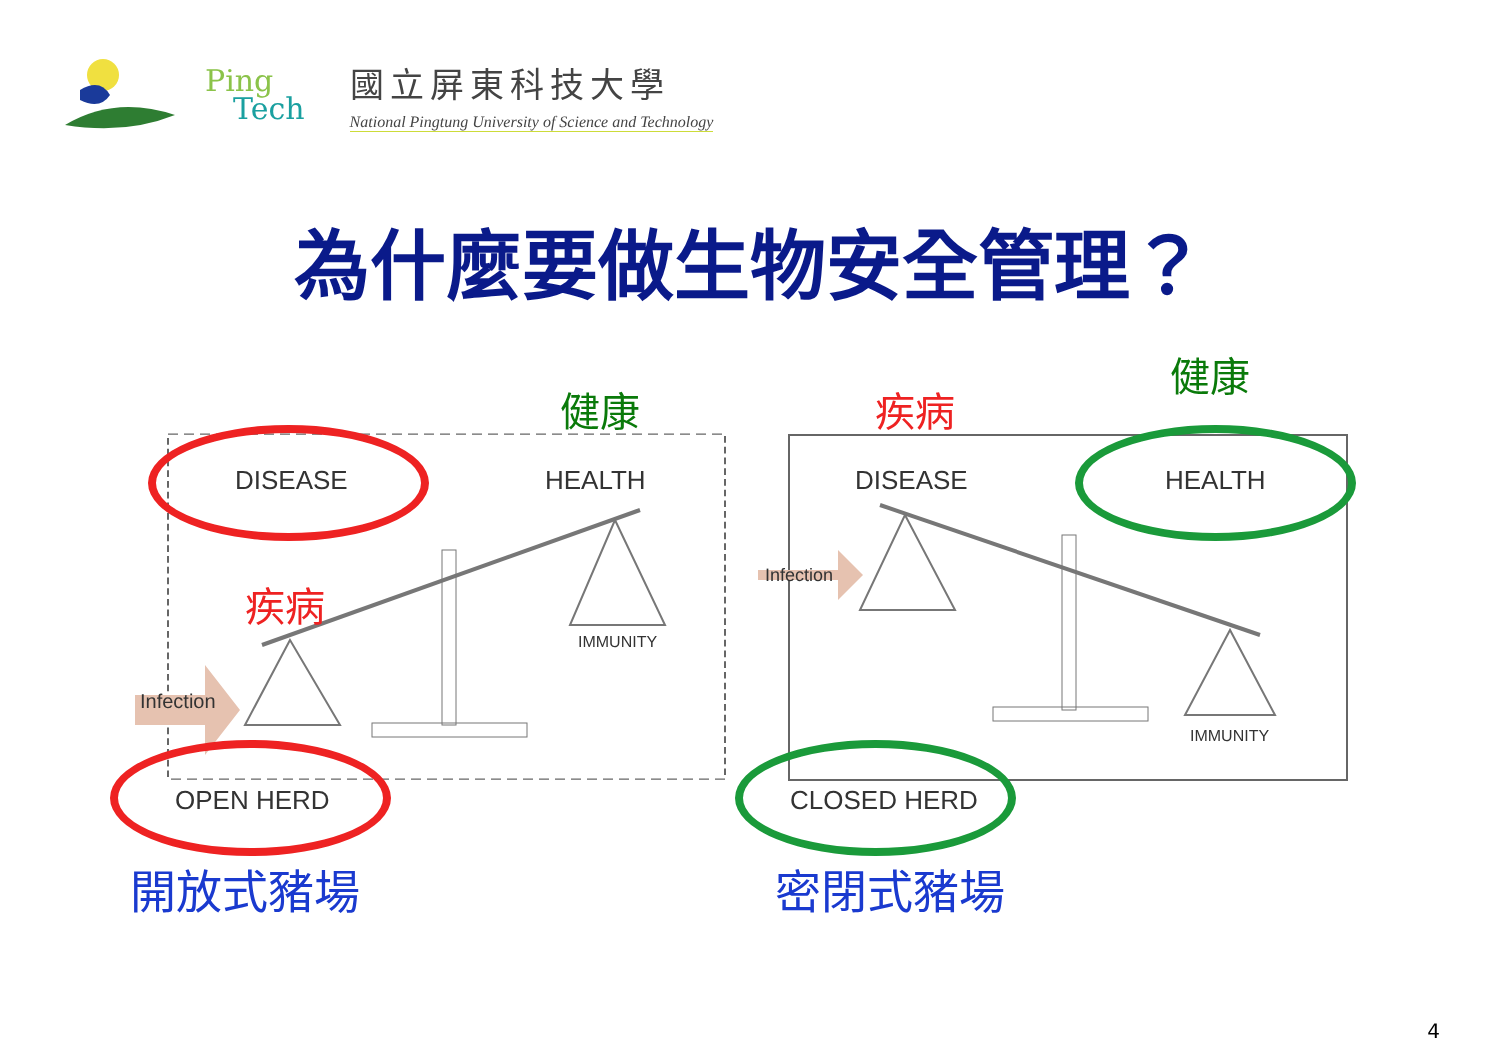Ping
Tech
國立屏東科技大學
National Pingtung University of Science and Technology
為什麼要做生物安全管理？
健康
疾病
疾病
健康
DISEASE HEALTH
Infection
IMMUNITY
OPEN HERD
DISEASE HEALTH
Infection
IMMUNITY
CLOSED HERD
開放式豬場 密閉式豬場
4